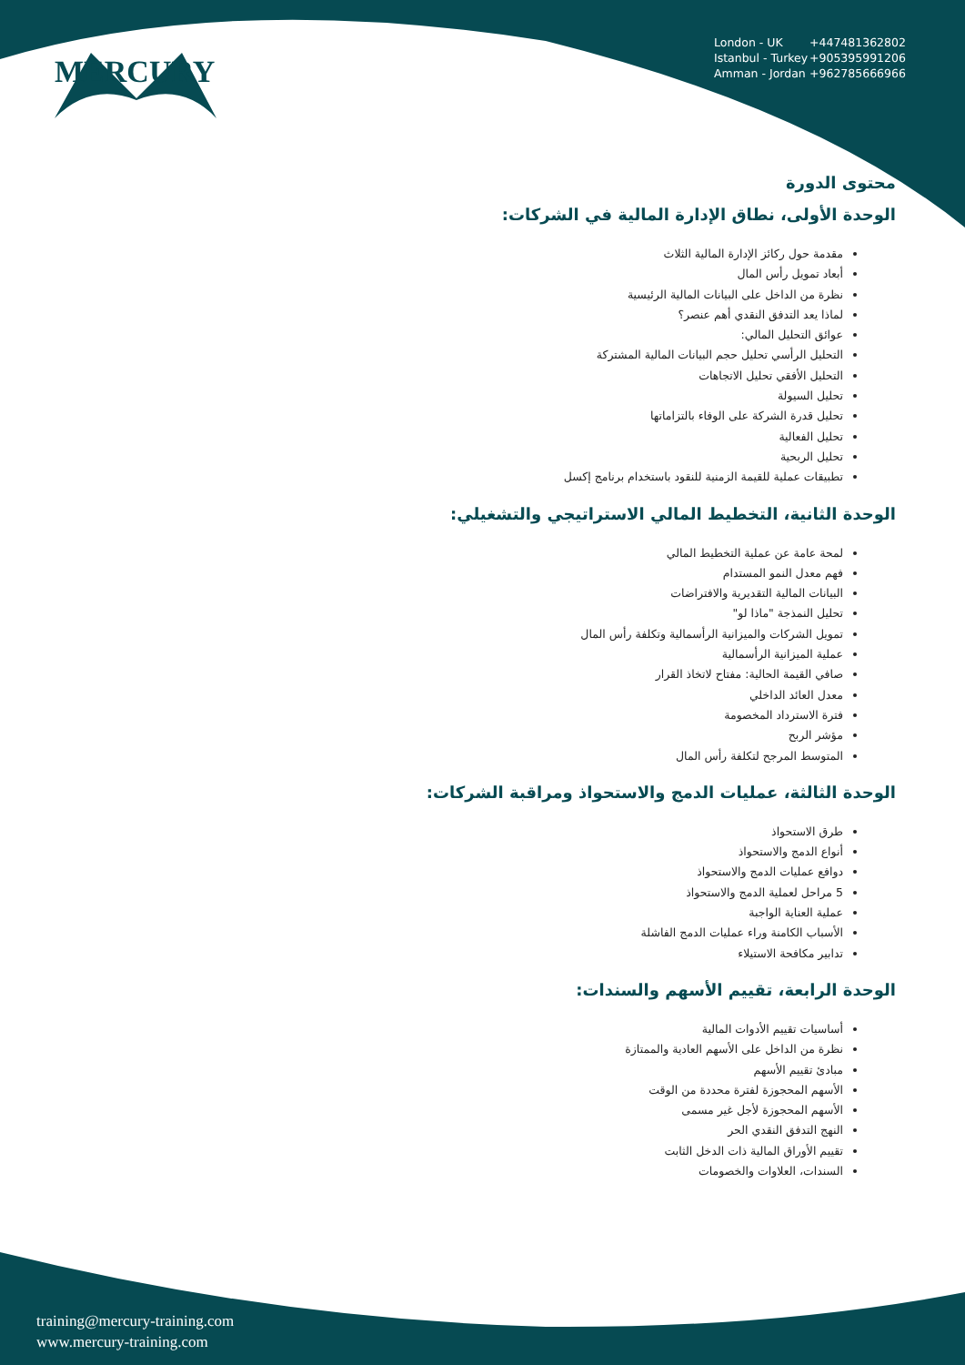MERCURY
London - UK +447481362802
Istanbul - Turkey +905395991206
Amman - Jordan +962785666966
محتوى الدورة
الوحدة الأولى، نطاق الإدارة المالية في الشركات:
مقدمة حول ركائز الإدارة المالية الثلاث
أبعاد تمويل رأس المال
نظرة من الداخل على البيانات المالية الرئيسية
لماذا يعد التدفق النقدي أهم عنصر؟
عوائق التحليل المالي:
التحليل الرأسي تحليل حجم البيانات المالية المشتركة
التحليل الأفقي تحليل الاتجاهات
تحليل السيولة
تحليل قدرة الشركة على الوفاء بالتزاماتها
تحليل الفعالية
تحليل الربحية
تطبيقات عملية للقيمة الزمنية للنقود باستخدام برنامج إكسل
الوحدة الثانية، التخطيط المالي الاستراتيجي والتشغيلي:
لمحة عامة عن عملية التخطيط المالي
فهم معدل النمو المستدام
البيانات المالية التقديرية والافتراضات
تحليل النمذجة "ماذا لو"
تمويل الشركات والميزانية الرأسمالية وتكلفة رأس المال
عملية الميزانية الرأسمالية
صافي القيمة الحالية: مفتاح لاتخاذ القرار
معدل العائد الداخلي
فترة الاسترداد المخصومة
مؤشر الربح
المتوسط المرجح لتكلفة رأس المال
الوحدة الثالثة، عمليات الدمج والاستحواذ ومراقبة الشركات:
طرق الاستحواذ
أنواع الدمج والاستحواذ
دوافع عمليات الدمج والاستحواذ
5 مراحل لعملية الدمج والاستحواذ
عملية العناية الواجبة
الأسباب الكامنة وراء عمليات الدمج الفاشلة
تدابير مكافحة الاستيلاء
الوحدة الرابعة، تقييم الأسهم والسندات:
أساسيات تقييم الأدوات المالية
نظرة من الداخل على الأسهم العادية والممتازة
مبادئ تقييم الأسهم
الأسهم المحجوزة لفترة محددة من الوقت
الأسهم المحجوزة لأجل غير مسمى
النهج التدفق النقدي الحر
تقييم الأوراق المالية ذات الدخل الثابت
السندات، العلاوات والخصومات
training@mercury-training.com
www.mercury-training.com